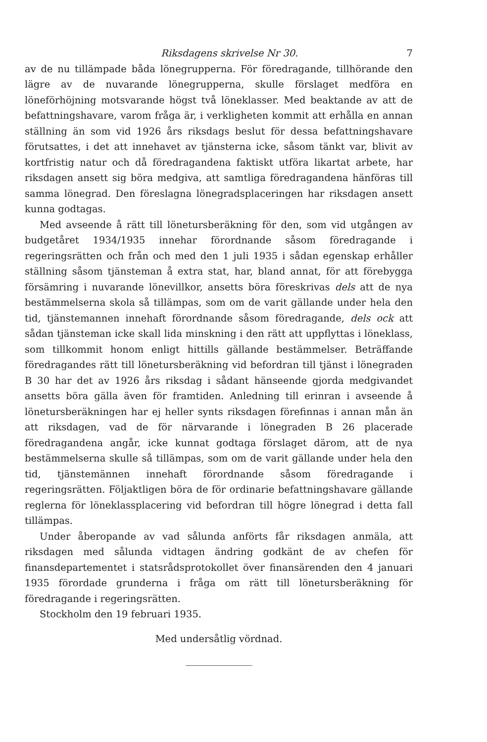Riksdagens skrivelse Nr 30. 7
av de nu tillämpade båda lönegrupperna. För föredragande, tillhörande den lägre av de nuvarande lönegrupperna, skulle förslaget medföra en löneförhöjning motsvarande högst två löneklasser. Med beaktande av att de befattningshavare, varom fråga är, i verkligheten kommit att erhålla en annan ställning än som vid 1926 års riksdags beslut för dessa befattningshavare förutsattes, i det att innehavet av tjänsterna icke, såsom tänkt var, blivit av kortfristig natur och då föredragandena faktiskt utföra likartat arbete, har riksdagen ansett sig böra medgiva, att samtliga föredragandena hänföras till samma lönegrad. Den föreslagna lönegradsplaceringen har riksdagen ansett kunna godtagas.
Med avseende å rätt till löneturs­beräkning för den, som vid utgången av budgetåret 1934/1935 innehar förordnande såsom föredragande i regeringsrätten och från och med den 1 juli 1935 i sådan egenskap erhåller ställning såsom tjänsteman å extra stat, har, bland annat, för att förebygga försämring i nuvarande lönevillkor, ansetts böra föreskrivas dels att de nya bestämmelserna skola så tillämpas, som om de varit gällande under hela den tid, tjänstemannen innehaft förordnande såsom föredragande, dels ock att sådan tjänsteman icke skall lida minskning i den rätt att uppflyttas i löneklass, som tillkommit honom enligt hittills gällande bestämmelser. Beträffande föredragandes rätt till löneturs­beräkning vid befordran till tjänst i lönegraden B 30 har det av 1926 års riksdag i sådant hänseende gjorda medgivandet ansetts böra gälla även för framtiden. Anledning till erinran i avseende å löneturs­beräkningen har ej heller synts riksdagen förefinnas i annan mån än att riksdagen, vad de för närvarande i lönegraden B 26 placerade föredragandena angår, icke kunnat godtaga förslaget därom, att de nya bestämmelserna skulle så tillämpas, som om de varit gällande under hela den tid, tjänstemännen innehaft förordnande såsom föredragande i regeringsrätten. Följaktligen böra de för ordinarie befattningshavare gällande reglerna för löneklassplacering vid befordran till högre lönegrad i detta fall tillämpas.
Under åberopande av vad sålunda anförts får riksdagen anmäla, att riksdagen med sålunda vidtagen ändring godkänt de av chefen för finansdepartementet i statsrådsprotokollet över finansärenden den 4 januari 1935 förordade grunderna i fråga om rätt till löneturs­beräkning för föredragande i regeringsrätten.
Stockholm den 19 februari 1935.
Med undersåtlig vördnad.